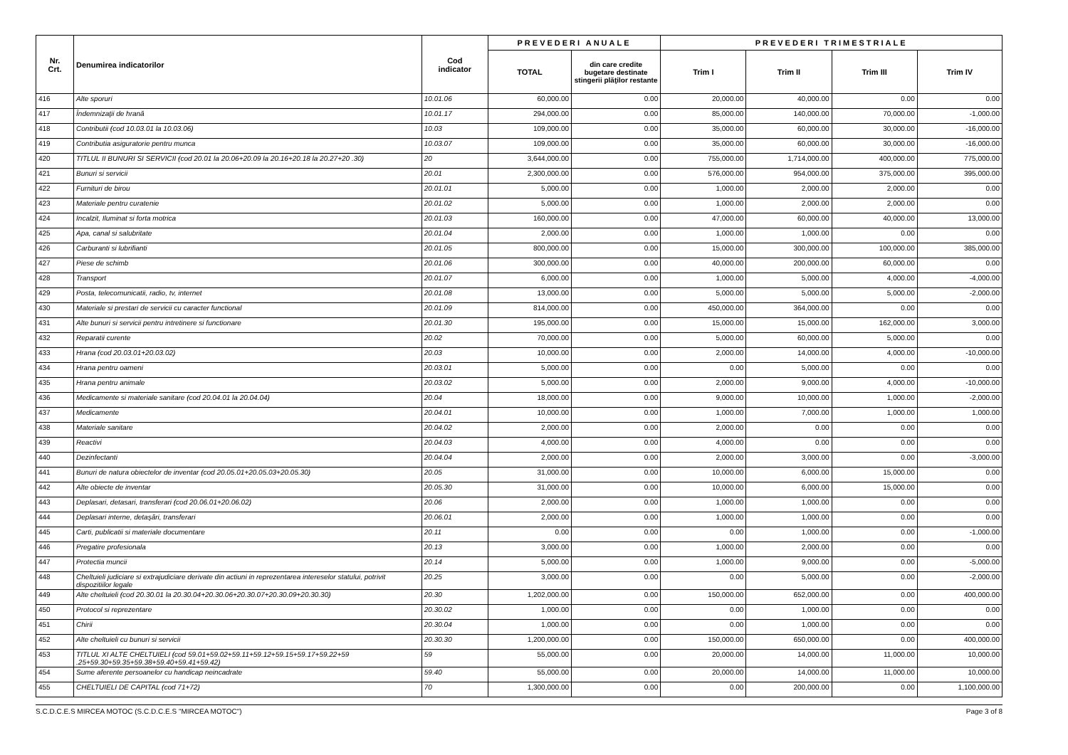| Nr. Crt. | Denumirea indicatorilor | Cod indicator | PREVEDERI ANUALE | | PREVEDERI TRIMESTRIALE | | | |
| --- | --- | --- | --- | --- | --- | --- | --- | --- |
| | | | TOTAL | din care credite bugetare destinate stingerii plăţilor restante | Trim I | Trim II | Trim III | Trim IV |
| 416 | Alte sporuri | 10.01.06 | 60,000.00 | 0.00 | 20,000.00 | 40,000.00 | 0.00 | 0.00 |
| 417 | Îndemnizaţii de hrană | 10.01.17 | 294,000.00 | 0.00 | 85,000.00 | 140,000.00 | 70,000.00 | -1,000.00 |
| 418 | Contributii (cod 10.03.01 la 10.03.06) | 10.03 | 109,000.00 | 0.00 | 35,000.00 | 60,000.00 | 30,000.00 | -16,000.00 |
| 419 | Contributia asiguratorie pentru munca | 10.03.07 | 109,000.00 | 0.00 | 35,000.00 | 60,000.00 | 30,000.00 | -16,000.00 |
| 420 | TITLUL II BUNURI SI SERVICII (cod 20.01 la 20.06+20.09 la 20.16+20.18 la 20.27+20 .30) | 20 | 3,644,000.00 | 0.00 | 755,000.00 | 1,714,000.00 | 400,000.00 | 775,000.00 |
| 421 | Bunuri si servicii | 20.01 | 2,300,000.00 | 0.00 | 576,000.00 | 954,000.00 | 375,000.00 | 395,000.00 |
| 422 | Furnituri de birou | 20.01.01 | 5,000.00 | 0.00 | 1,000.00 | 2,000.00 | 2,000.00 | 0.00 |
| 423 | Materiale pentru curatenie | 20.01.02 | 5,000.00 | 0.00 | 1,000.00 | 2,000.00 | 2,000.00 | 0.00 |
| 424 | Incalzit, Iluminat si forta motrica | 20.01.03 | 160,000.00 | 0.00 | 47,000.00 | 60,000.00 | 40,000.00 | 13,000.00 |
| 425 | Apa, canal si salubritate | 20.01.04 | 2,000.00 | 0.00 | 1,000.00 | 1,000.00 | 0.00 | 0.00 |
| 426 | Carburanti si lubrifianti | 20.01.05 | 800,000.00 | 0.00 | 15,000.00 | 300,000.00 | 100,000.00 | 385,000.00 |
| 427 | Piese de schimb | 20.01.06 | 300,000.00 | 0.00 | 40,000.00 | 200,000.00 | 60,000.00 | 0.00 |
| 428 | Transport | 20.01.07 | 6,000.00 | 0.00 | 1,000.00 | 5,000.00 | 4,000.00 | -4,000.00 |
| 429 | Posta, telecomunicatii, radio, tv, internet | 20.01.08 | 13,000.00 | 0.00 | 5,000.00 | 5,000.00 | 5,000.00 | -2,000.00 |
| 430 | Materiale si prestari de servicii cu caracter functional | 20.01.09 | 814,000.00 | 0.00 | 450,000.00 | 364,000.00 | 0.00 | 0.00 |
| 431 | Alte bunuri si servicii pentru intretinere si functionare | 20.01.30 | 195,000.00 | 0.00 | 15,000.00 | 15,000.00 | 162,000.00 | 3,000.00 |
| 432 | Reparatii curente | 20.02 | 70,000.00 | 0.00 | 5,000.00 | 60,000.00 | 5,000.00 | 0.00 |
| 433 | Hrana (cod 20.03.01+20.03.02) | 20.03 | 10,000.00 | 0.00 | 2,000.00 | 14,000.00 | 4,000.00 | -10,000.00 |
| 434 | Hrana pentru oameni | 20.03.01 | 5,000.00 | 0.00 | 0.00 | 5,000.00 | 0.00 | 0.00 |
| 435 | Hrana pentru animale | 20.03.02 | 5,000.00 | 0.00 | 2,000.00 | 9,000.00 | 4,000.00 | -10,000.00 |
| 436 | Medicamente si materiale sanitare (cod 20.04.01 la 20.04.04) | 20.04 | 18,000.00 | 0.00 | 9,000.00 | 10,000.00 | 1,000.00 | -2,000.00 |
| 437 | Medicamente | 20.04.01 | 10,000.00 | 0.00 | 1,000.00 | 7,000.00 | 1,000.00 | 1,000.00 |
| 438 | Materiale sanitare | 20.04.02 | 2,000.00 | 0.00 | 2,000.00 | 0.00 | 0.00 | 0.00 |
| 439 | Reactivi | 20.04.03 | 4,000.00 | 0.00 | 4,000.00 | 0.00 | 0.00 | 0.00 |
| 440 | Dezinfectanti | 20.04.04 | 2,000.00 | 0.00 | 2,000.00 | 3,000.00 | 0.00 | -3,000.00 |
| 441 | Bunuri de natura obiectelor de inventar (cod 20.05.01+20.05.03+20.05.30) | 20.05 | 31,000.00 | 0.00 | 10,000.00 | 6,000.00 | 15,000.00 | 0.00 |
| 442 | Alte obiecte de inventar | 20.05.30 | 31,000.00 | 0.00 | 10,000.00 | 6,000.00 | 15,000.00 | 0.00 |
| 443 | Deplasari, detasari, transferari (cod 20.06.01+20.06.02) | 20.06 | 2,000.00 | 0.00 | 1,000.00 | 1,000.00 | 0.00 | 0.00 |
| 444 | Deplasari interne, detaşări, transferari | 20.06.01 | 2,000.00 | 0.00 | 1,000.00 | 1,000.00 | 0.00 | 0.00 |
| 445 | Carti, publicatii si materiale documentare | 20.11 | 0.00 | 0.00 | 0.00 | 1,000.00 | 0.00 | -1,000.00 |
| 446 | Pregatire profesionala | 20.13 | 3,000.00 | 0.00 | 1,000.00 | 2,000.00 | 0.00 | 0.00 |
| 447 | Protectia muncii | 20.14 | 5,000.00 | 0.00 | 1,000.00 | 9,000.00 | 0.00 | -5,000.00 |
| 448 | Cheltuieli judiciare si extrajudiciare derivate din actiuni in reprezentarea intereselor statului, potrivit dispozitiilor legale | 20.25 | 3,000.00 | 0.00 | 0.00 | 5,000.00 | 0.00 | -2,000.00 |
| 449 | Alte cheltuieli (cod 20.30.01 la 20.30.04+20.30.06+20.30.07+20.30.09+20.30.30) | 20.30 | 1,202,000.00 | 0.00 | 150,000.00 | 652,000.00 | 0.00 | 400,000.00 |
| 450 | Protocol si reprezentare | 20.30.02 | 1,000.00 | 0.00 | 0.00 | 1,000.00 | 0.00 | 0.00 |
| 451 | Chirii | 20.30.04 | 1,000.00 | 0.00 | 0.00 | 1,000.00 | 0.00 | 0.00 |
| 452 | Alte cheltuieli cu bunuri si servicii | 20.30.30 | 1,200,000.00 | 0.00 | 150,000.00 | 650,000.00 | 0.00 | 400,000.00 |
| 453 | TITLUL XI ALTE CHELTUIELI (cod 59.01+59.02+59.11+59.12+59.15+59.17+59.22+59 .25+59.30+59.35+59.38+59.40+59.41+59.42) | 59 | 55,000.00 | 0.00 | 20,000.00 | 14,000.00 | 11,000.00 | 10,000.00 |
| 454 | Sume aferente persoanelor cu handicap neincadrate | 59.40 | 55,000.00 | 0.00 | 20,000.00 | 14,000.00 | 11,000.00 | 10,000.00 |
| 455 | CHELTUIELI DE CAPITAL (cod 71+72) | 70 | 1,300,000.00 | 0.00 | 0.00 | 200,000.00 | 0.00 | 1,100,000.00 |
S.C.D.C.E.S MIRCEA MOTOC (S.C.D.C.E.S "MIRCEA MOTOC") Page 3 of 8